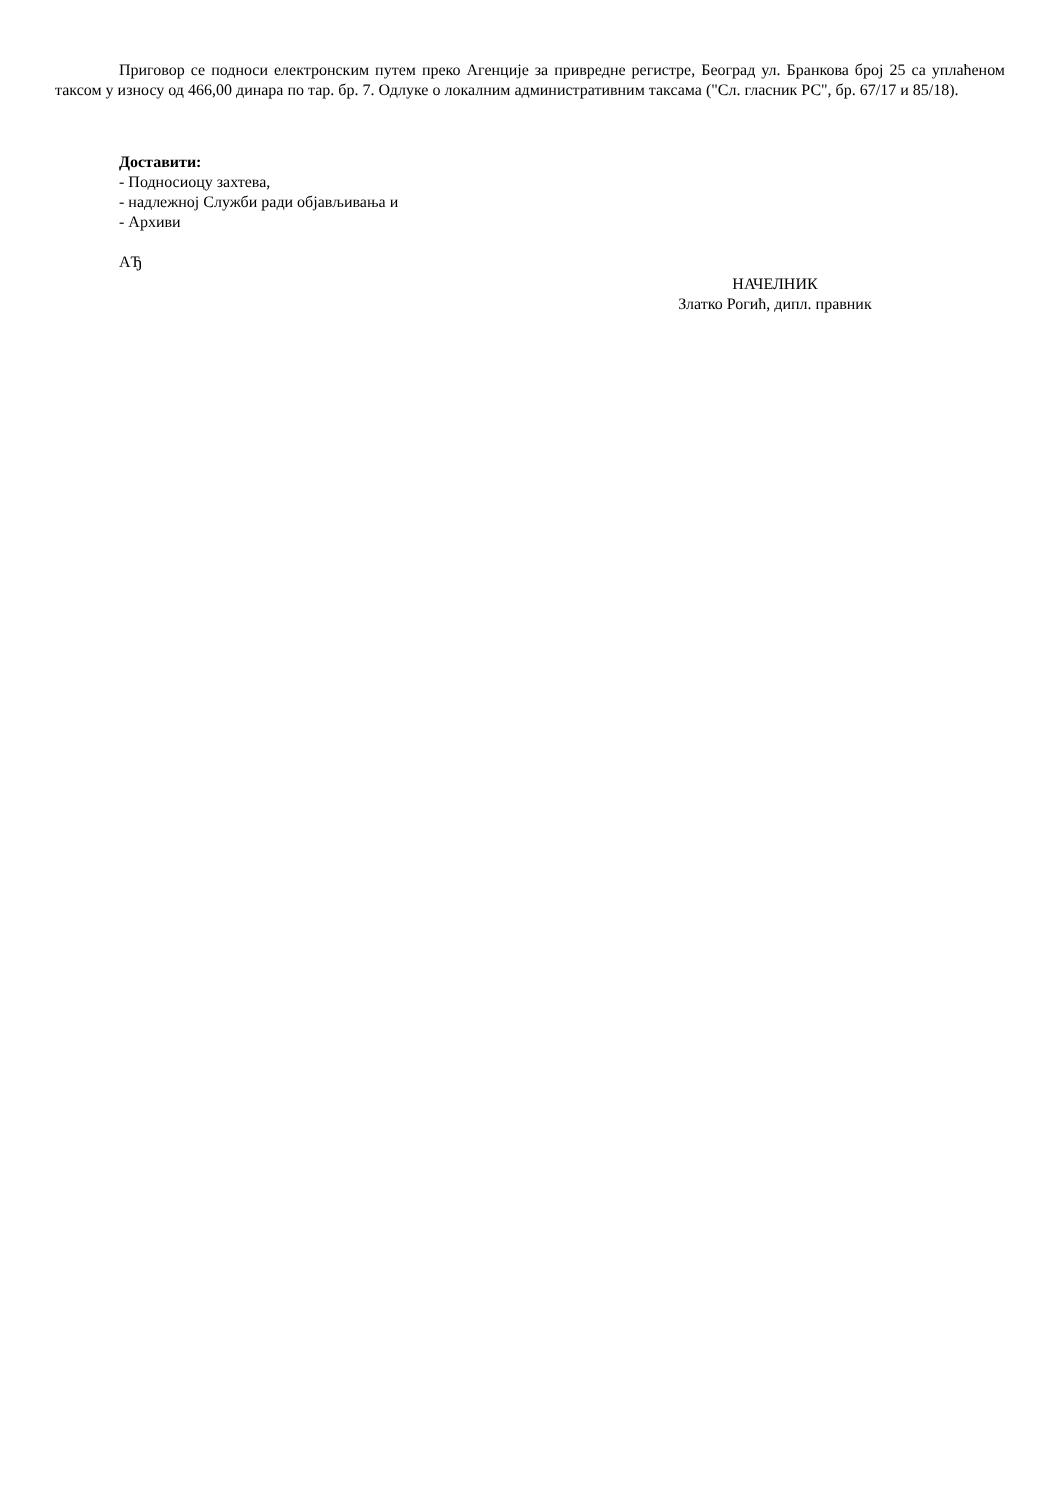Приговор се подноси електронским путем преко Агенције за привредне регистре, Београд ул. Бранкова број 25 са уплаћеном таксом у износу од 466,00 динара по тар. бр. 7. Одлуке о локалним административним таксама ("Сл. гласник РС", бр. 67/17 и 85/18).
Доставити:
- Подносиоцу захтева,
- надлежној Служби ради објављивања и
- Архиви
АЂ
НАЧЕЛНИК
Златко Рогић, дипл. правник